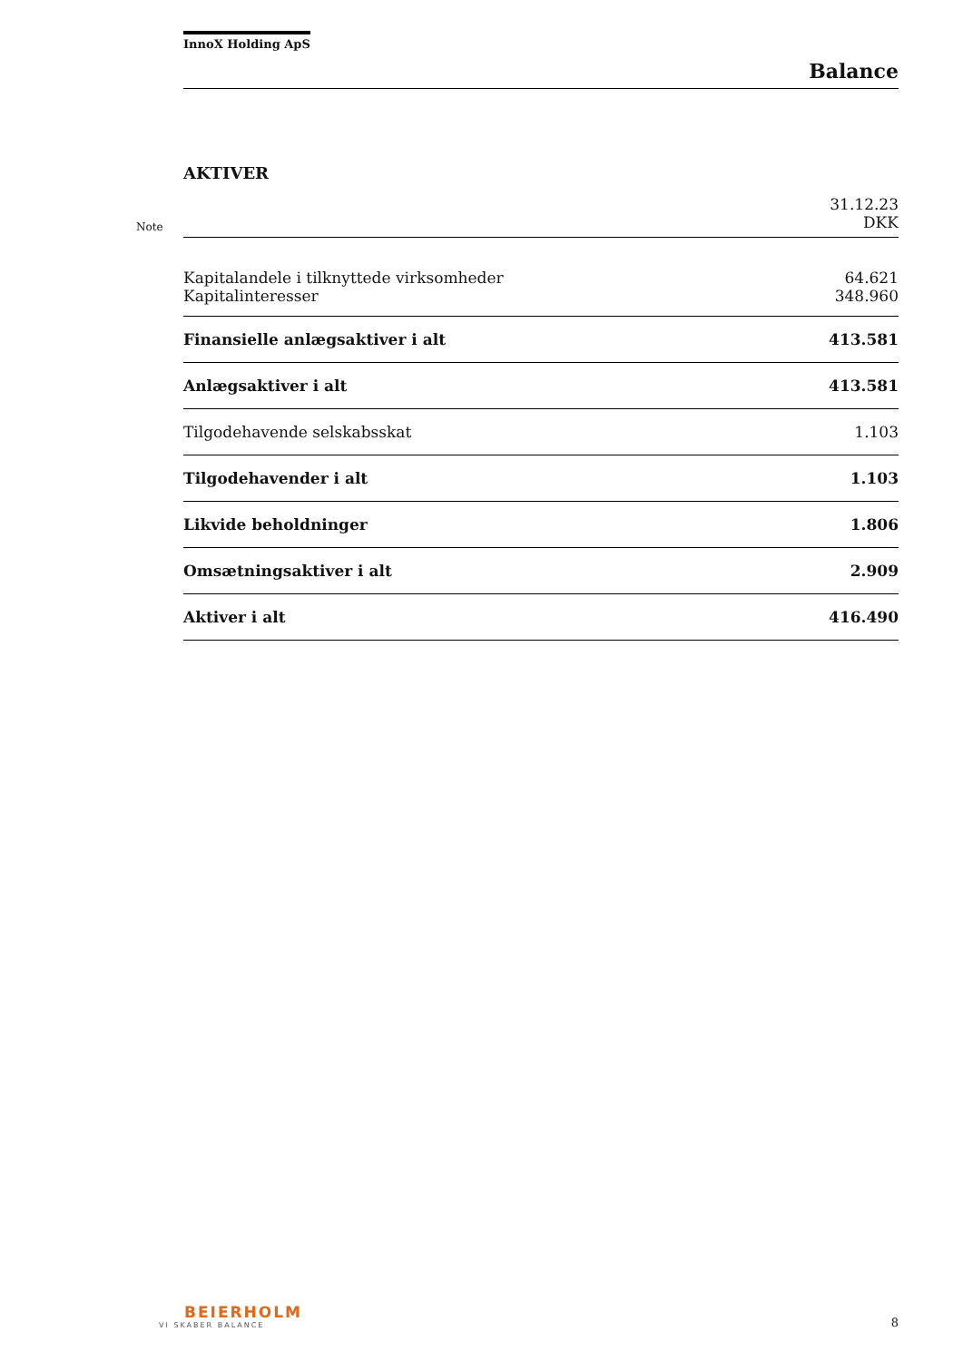InnoX Holding ApS
Balance
AKTIVER
| Note | | 31.12.23 DKK |
| | Kapitalandele i tilknyttede virksomheder | 64.621 |
| | Kapitalinteresser | 348.960 |
| | Finansielle anlægsaktiver i alt | 413.581 |
| | Anlægsaktiver i alt | 413.581 |
| | Tilgodehavende selskabsskat | 1.103 |
| | Tilgodehavender i alt | 1.103 |
| | Likvide beholdninger | 1.806 |
| | Omsætningsaktiver i alt | 2.909 |
| | Aktiver i alt | 416.490 |
BEIERHOLM
VI SKABER BALANCE
8